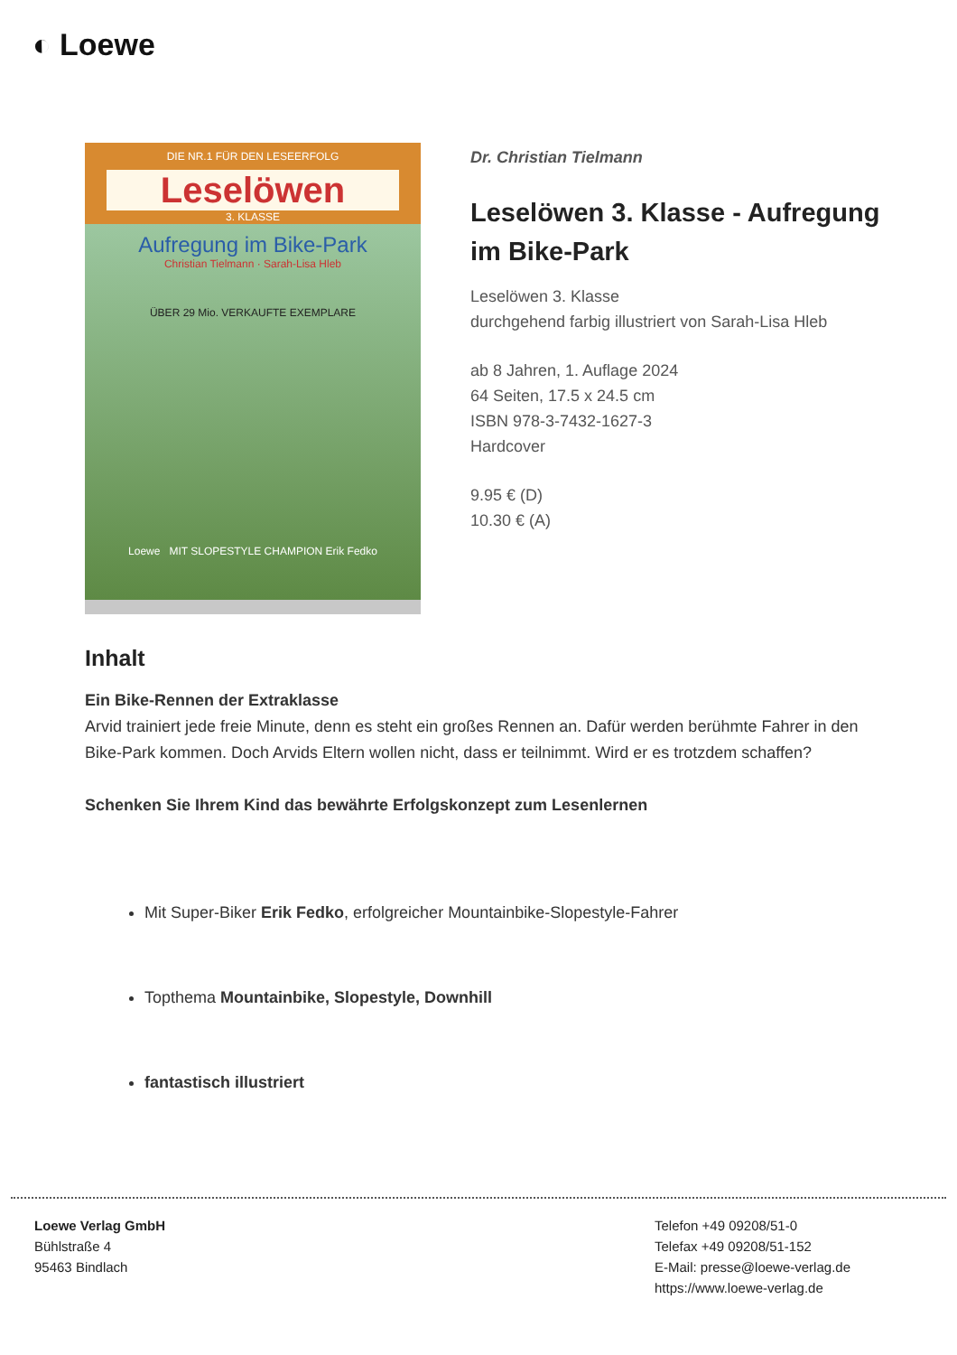◐ Loewe
DIE NR.1 FÜR DEN LESEERFOLG
Leselöwen
3. KLASSE
Aufregung im Bike-Park
Christian Tielmann · Sarah-Lisa Hleb
ÜBER 29 Mio. VERKAUFTE EXEMPLARE
Loewe MIT SLOPESTYLE CHAMPION Erik Fedko
Dr. Christian Tielmann
Leselöwen 3. Klasse - Aufregung im Bike-Park
Leselöwen 3. Klasse
durchgehend farbig illustriert von Sarah-Lisa Hleb
ab 8 Jahren, 1. Auflage 2024
64 Seiten, 17.5 x 24.5 cm
ISBN 978-3-7432-1627-3
Hardcover
9.95 € (D)
10.30 € (A)
Inhalt
Ein Bike-Rennen der Extraklasse
Arvid trainiert jede freie Minute, denn es steht ein großes Rennen an. Dafür werden berühmte Fahrer in den Bike-Park kommen. Doch Arvids Eltern wollen nicht, dass er teilnimmt. Wird er es trotzdem schaffen?
Schenken Sie Ihrem Kind das bewährte Erfolgskonzept zum Lesenlernen
Mit Super-Biker Erik Fedko, erfolgreicher Mountainbike-Slopestyle-Fahrer
Topthema Mountainbike, Slopestyle, Downhill
fantastisch illustriert
Loewe Verlag GmbH
Bühlstraße 4
95463 Bindlach
Telefon +49 09208/51-0
Telefax +49 09208/51-152
E-Mail: presse@loewe-verlag.de
https://www.loewe-verlag.de